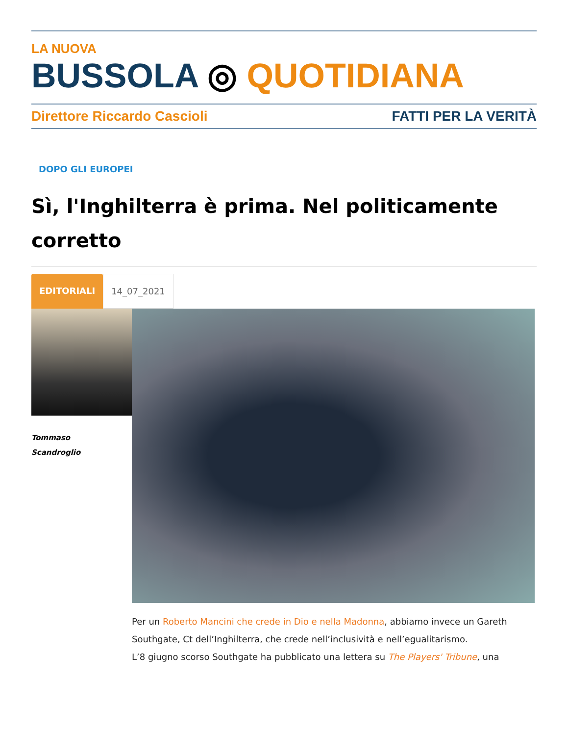LA NUOVA
BUSSOLA ◎ QUOTIDIANA
Direttore Riccardo Cascioli FATTI PER LA VERITÀ
DOPO GLI EUROPEI
Sì, l'Inghilterra è prima. Nel politicamente corretto
EDITORIALI 14_07_2021
Tommaso
Scandroglio
Per un Roberto Mancini che crede in Dio e nella Madonna, abbiamo invece un Gareth Southgate, Ct dell’Inghilterra, che crede nell’inclusività e nell’egualitarismo.
L’8 giugno scorso Southgate ha pubblicato una lettera su The Players' Tribune, una